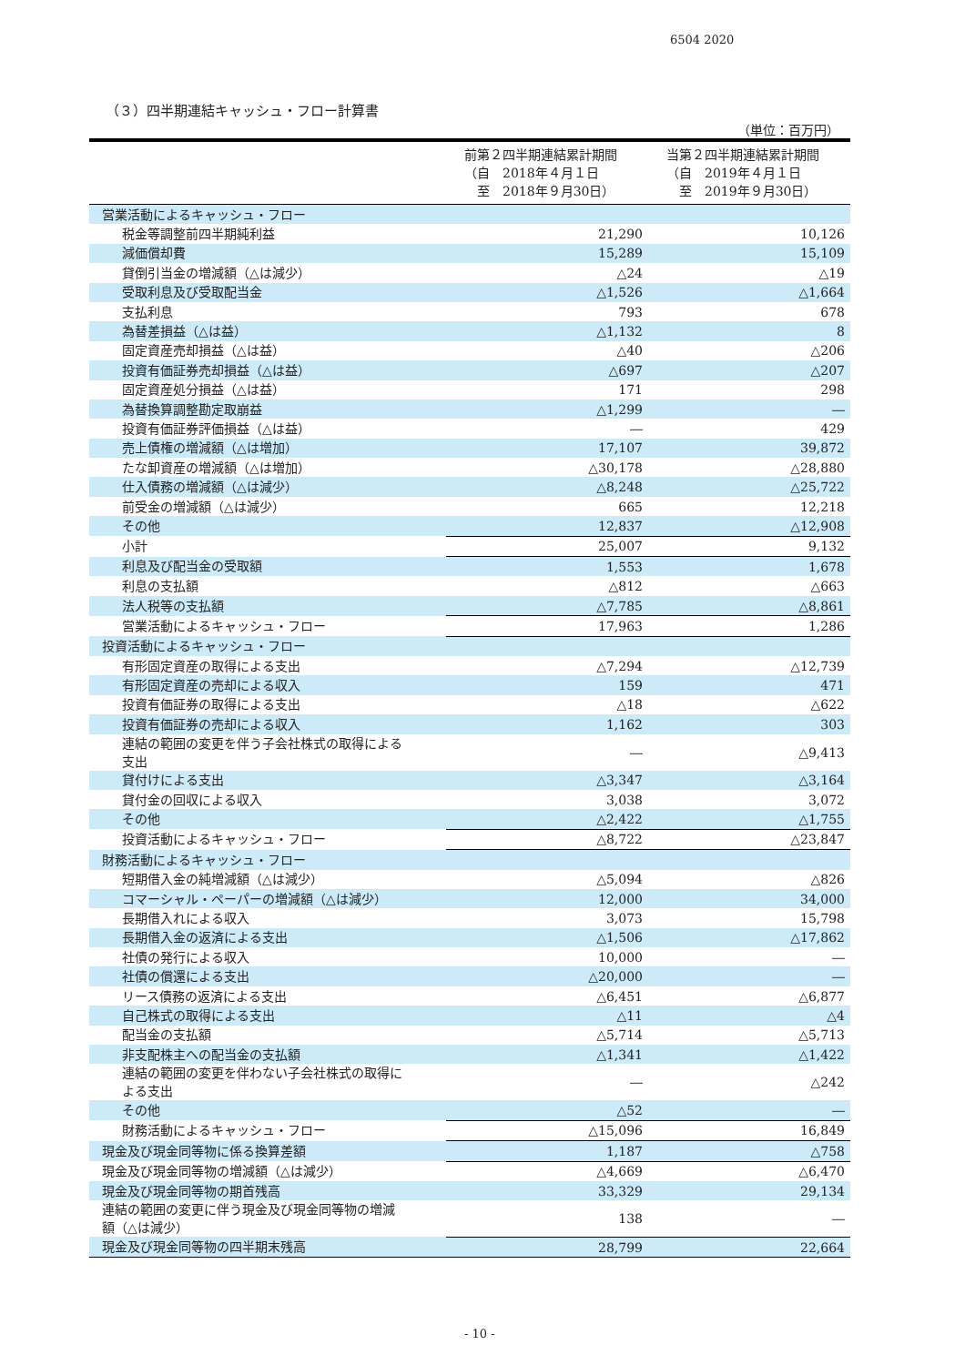6504 2020
（３）四半期連結キャッシュ・フロー計算書
（単位：百万円）
| | 前第２四半期連結累計期間 （自 2018年４月１日 至 2018年９月30日） | 当第２四半期連結累計期間 （自 2019年４月１日 至 2019年９月30日） |
| --- | --- | --- |
| 営業活動によるキャッシュ・フロー | | |
| 税金等調整前四半期純利益 | 21,290 | 10,126 |
| 減価償却費 | 15,289 | 15,109 |
| 貸倒引当金の増減額（△は減少） | △24 | △19 |
| 受取利息及び受取配当金 | △1,526 | △1,664 |
| 支払利息 | 793 | 678 |
| 為替差損益（△は益） | △1,132 | 8 |
| 固定資産売却損益（△は益） | △40 | △206 |
| 投資有価証券売却損益（△は益） | △697 | △207 |
| 固定資産処分損益（△は益） | 171 | 298 |
| 為替換算調整勘定取崩益 | △1,299 | ― |
| 投資有価証券評価損益（△は益） | ― | 429 |
| 売上債権の増減額（△は増加） | 17,107 | 39,872 |
| たな卸資産の増減額（△は増加） | △30,178 | △28,880 |
| 仕入債務の増減額（△は減少） | △8,248 | △25,722 |
| 前受金の増減額（△は減少） | 665 | 12,218 |
| その他 | 12,837 | △12,908 |
| 小計 | 25,007 | 9,132 |
| 利息及び配当金の受取額 | 1,553 | 1,678 |
| 利息の支払額 | △812 | △663 |
| 法人税等の支払額 | △7,785 | △8,861 |
| 営業活動によるキャッシュ・フロー | 17,963 | 1,286 |
| 投資活動によるキャッシュ・フロー | | |
| 有形固定資産の取得による支出 | △7,294 | △12,739 |
| 有形固定資産の売却による収入 | 159 | 471 |
| 投資有価証券の取得による支出 | △18 | △622 |
| 投資有価証券の売却による収入 | 1,162 | 303 |
| 連結の範囲の変更を伴う子会社株式の取得による 支出 | ― | △9,413 |
| 貸付けによる支出 | △3,347 | △3,164 |
| 貸付金の回収による収入 | 3,038 | 3,072 |
| その他 | △2,422 | △1,755 |
| 投資活動によるキャッシュ・フロー | △8,722 | △23,847 |
| 財務活動によるキャッシュ・フロー | | |
| 短期借入金の純増減額（△は減少） | △5,094 | △826 |
| コマーシャル・ペーパーの増減額（△は減少） | 12,000 | 34,000 |
| 長期借入れによる収入 | 3,073 | 15,798 |
| 長期借入金の返済による支出 | △1,506 | △17,862 |
| 社債の発行による収入 | 10,000 | ― |
| 社債の償還による支出 | △20,000 | ― |
| リース債務の返済による支出 | △6,451 | △6,877 |
| 自己株式の取得による支出 | △11 | △4 |
| 配当金の支払額 | △5,714 | △5,713 |
| 非支配株主への配当金の支払額 | △1,341 | △1,422 |
| 連結の範囲の変更を伴わない子会社株式の取得に よる支出 | ― | △242 |
| その他 | △52 | ― |
| 財務活動によるキャッシュ・フロー | △15,096 | 16,849 |
| 現金及び現金同等物に係る換算差額 | 1,187 | △758 |
| 現金及び現金同等物の増減額（△は減少） | △4,669 | △6,470 |
| 現金及び現金同等物の期首残高 | 33,329 | 29,134 |
| 連結の範囲の変更に伴う現金及び現金同等物の増減 額（△は減少） | 138 | ― |
| 現金及び現金同等物の四半期末残高 | 28,799 | 22,664 |
- 10 -